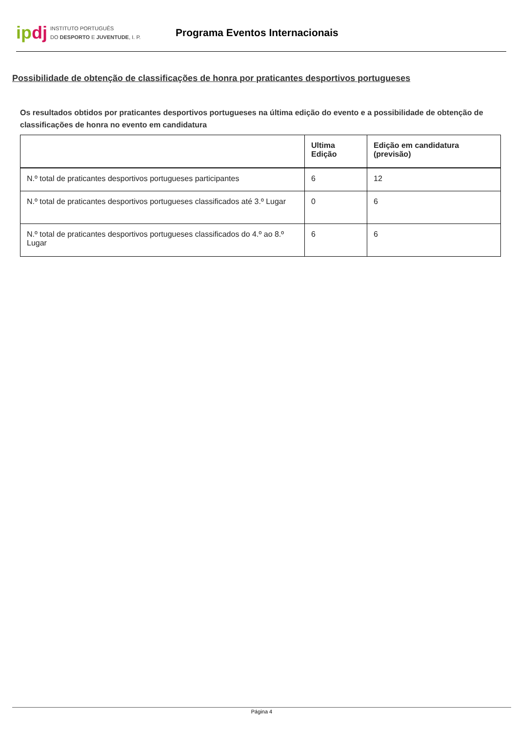ipdj
INSTITUTO PORTUGUÊS
DO DESPORTO E JUVENTUDE, I. P.
Programa Eventos Internacionais
Possibilidade de obtenção de classificações de honra por praticantes desportivos portugueses
Os resultados obtidos por praticantes desportivos portugueses na última edição do evento e a possibilidade de obtenção de classificações de honra no evento em candidatura
| | Ultima Edição | Edição em candidatura (previsão) |
| --- | --- | --- |
| N.º total de praticantes desportivos portugueses participantes | 6 | 12 |
| N.º total de praticantes desportivos portugueses classificados até 3.º Lugar | 0 | 6 |
| N.º total de praticantes desportivos portugueses classificados do 4.º ao 8.º Lugar | 6 | 6 |
Página 4